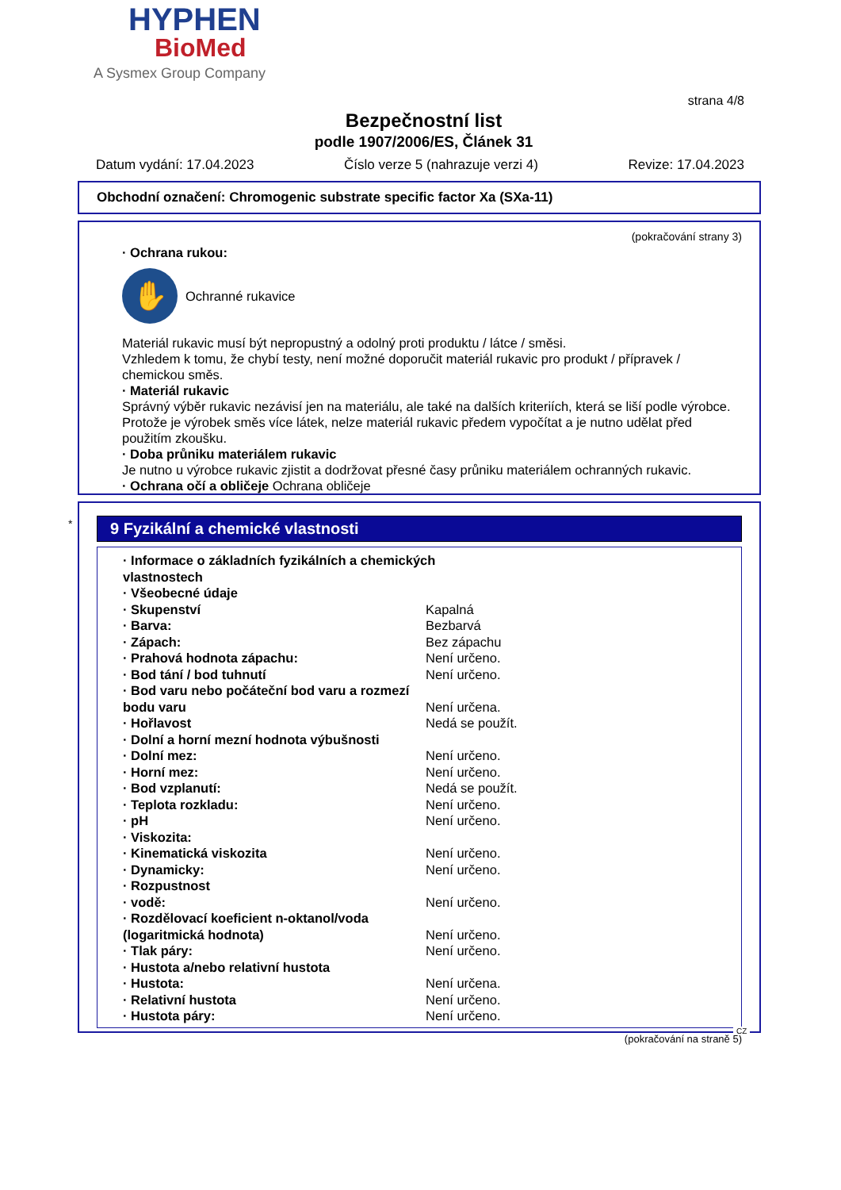HYPHEN
BioMed
A Sysmex Group Company
strana 4/8
Bezpečnostní list
podle 1907/2006/ES, Článek 31
Datum vydání: 17.04.2023 Číslo verze 5 (nahrazuje verzi 4) Revize: 17.04.2023
Obchodní označení: Chromogenic substrate specific factor Xa (SXa-11)
(pokračování strany 3)
· Ochrana rukou:
✋
Ochranné rukavice
Materiál rukavic musí být nepropustný a odolný proti produktu / látce / směsi.
Vzhledem k tomu, že chybí testy, není možné doporučit materiál rukavic pro produkt / přípravek / chemickou směs.
· Materiál rukavic
Správný výběr rukavic nezávisí jen na materiálu, ale také na dalších kriteriích, která se liší podle výrobce. Protože je výrobek směs více látek, nelze materiál rukavic předem vypočítat a je nutno udělat před použitím zkoušku.
· Doba průniku materiálem rukavic
Je nutno u výrobce rukavic zjistit a dodržovat přesné časy průniku materiálem ochranných rukavic.
· Ochrana očí a obličeje Ochrana obličeje
*
9 Fyzikální a chemické vlastnosti
| · Informace o základních fyzikálních a chemických vlastnostech | |
| · Všeobecné údaje | |
| · Skupenství | Kapalná |
| · Barva: | Bezbarvá |
| · Zápach: | Bez zápachu |
| · Prahová hodnota zápachu: | Není určeno. |
| · Bod tání / bod tuhnutí | Není určeno. |
| · Bod varu nebo počáteční bod varu a rozmezí bodu varu | Není určena. |
| · Hořlavost | Nedá se použít. |
| · Dolní a horní mezní hodnota výbušnosti | |
| · Dolní mez: | Není určeno. |
| · Horní mez: | Není určeno. |
| · Bod vzplanutí: | Nedá se použít. |
| · Teplota rozkladu: | Není určeno. |
| · pH | Není určeno. |
| · Viskozita: | |
| · Kinematická viskozita | Není určeno. |
| · Dynamicky: | Není určeno. |
| · Rozpustnost | |
| · vodě: | Není určeno. |
| · Rozdělovací koeficient n-oktanol/voda (logaritmická hodnota) | Není určeno. |
| · Tlak páry: | Není určeno. |
| · Hustota a/nebo relativní hustota | |
| · Hustota: | Není určena. |
| · Relativní hustota | Není určeno. |
| · Hustota páry: | Není určeno. |
(pokračování na straně 5)
CZ